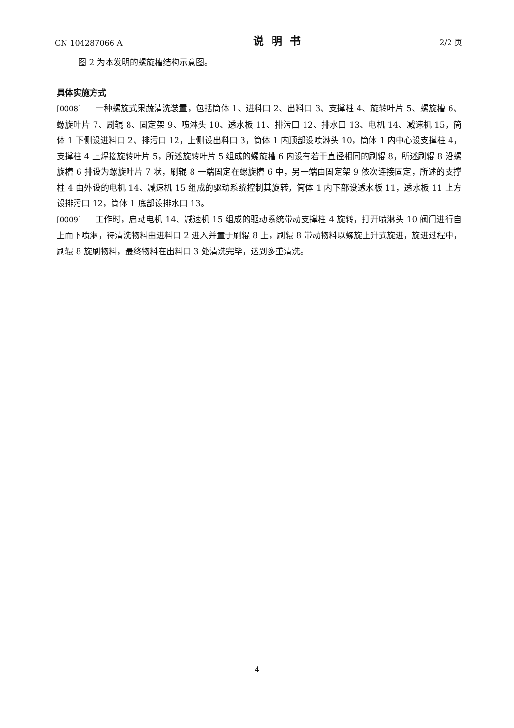CN 104287066 A 说明书 2/2 页
图 2 为本发明的螺旋槽结构示意图。
具体实施方式
[0008] 一种螺旋式果蔬清洗装置，包括筒体 1、进料口 2、出料口 3、支撑柱 4、旋转叶片 5、螺旋槽 6、螺旋叶片 7、刷辊 8、固定架 9、喷淋头 10、透水板 11、排污口 12、排水口 13、电机 14、减速机 15，筒体 1 下侧设进料口 2、排污口 12，上侧设出料口 3，筒体 1 内顶部设喷淋头 10，筒体 1 内中心设支撑柱 4，支撑柱 4 上焊接旋转叶片 5，所述旋转叶片 5 组成的螺旋槽 6 内设有若干直径相同的刷辊 8，所述刷辊 8 沿螺旋槽 6 排设为螺旋叶片 7 状，刷辊 8 一端固定在螺旋槽 6 中，另一端由固定架 9 依次连接固定，所述的支撑柱 4 由外设的电机 14、减速机 15 组成的驱动系统控制其旋转，筒体 1 内下部设透水板 11，透水板 11 上方设排污口 12，筒体 1 底部设排水口 13。
[0009] 工作时，启动电机 14、减速机 15 组成的驱动系统带动支撑柱 4 旋转，打开喷淋头 10 阀门进行自上而下喷淋，待清洗物料由进料口 2 进入并置于刷辊 8 上，刷辊 8 带动物料以螺旋上升式旋进，旋进过程中，刷辊 8 旋刷物料，最终物料在出料口 3 处清洗完毕，达到多重清洗。
4